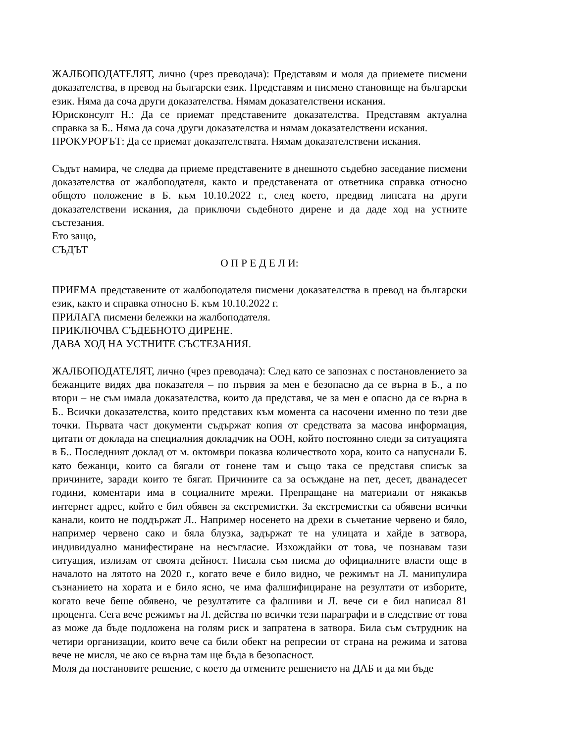ЖАЛБОПОДАТЕЛЯТ, лично (чрез преводача): Представям и моля да приемете писмени доказателства, в превод на български език. Представям и писмено становище на български език. Няма да соча други доказателства. Нямам доказателствени искания.
Юрисконсулт Н.: Да се приемат представените доказателства. Представям актуална справка за Б.. Няма да соча други доказателства и нямам доказателствени искания.
ПРОКУРОРЪТ: Да се приемат доказателствата. Нямам доказателствени искания.
Съдът намира, че следва да приеме представените в днешното съдебно заседание писмени доказателства от жалбоподателя, както и представената от ответника справка относно общото положение в Б. към 10.10.2022 г., след което, предвид липсата на други доказателствени искания, да приключи съдебното дирене и да даде ход на устните състезания.
Ето защо,
СЪДЪТ
О П Р Е Д Е Л И:
ПРИЕМА представените от жалбоподателя писмени доказателства в превод на български език, както и справка относно Б. към 10.10.2022 г.
ПРИЛАГА писмени бележки на жалбоподателя.
ПРИКЛЮЧВА СЪДЕБНОТО ДИРЕНЕ.
ДАВА ХОД НА УСТНИТЕ СЪСТЕЗАНИЯ.
ЖАЛБОПОДАТЕЛЯТ, лично (чрез преводача): След като се запознах с постановлението за бежанците видях два показателя – по първия за мен е безопасно да се върна в Б., а по втори – не съм имала доказателства, които да представя, че за мен е опасно да се върна в Б.. Всички доказателства, които представих към момента са насочени именно по тези две точки. Първата част документи съдържат копия от средствата за масова информация, цитати от доклада на специалния докладчик на ООН, който постоянно следи за ситуацията в Б.. Последният доклад от м. октомври показва количеството хора, които са напуснали Б. като бежанци, които са бягали от гонене там и също така се представя списък за причините, заради които те бягат. Причините са за осъждане на пет, десет, дванадесет години, коментари има в социалните мрежи. Препращане на материали от някакъв интернет адрес, който е бил обявен за екстремистки. За екстремистки са обявени всички канали, които не поддържат Л.. Например носенето на дрехи в съчетание червено и бяло, например червено сако и бяла блузка, задържат те на улицата и хайде в затвора, индивидуално манифестиране на несъгласие. Изхождайки от това, че познавам тази ситуация, излизам от своята дейност. Писала съм писма до официалните власти още в началото на лятото на 2020 г., когато вече е било видно, че режимът на Л. манипулира съзнанието на хората и е било ясно, че има фалшифициране на резултати от изборите, когато вече беше обявено, че резултатите са фалшиви и Л. вече си е бил написал 81 процента. Сега вече режимът на Л. действа по всички тези параграфи и в следствие от това аз може да бъде подложена на голям риск и запратена в затвора. Била съм сътрудник на четири организации, които вече са били обект на репресии от страна на режима и затова вече не мисля, че ако се върна там ще бъда в безопасност.
Моля да постановите решение, с което да отмените решението на ДАБ и да ми бъде